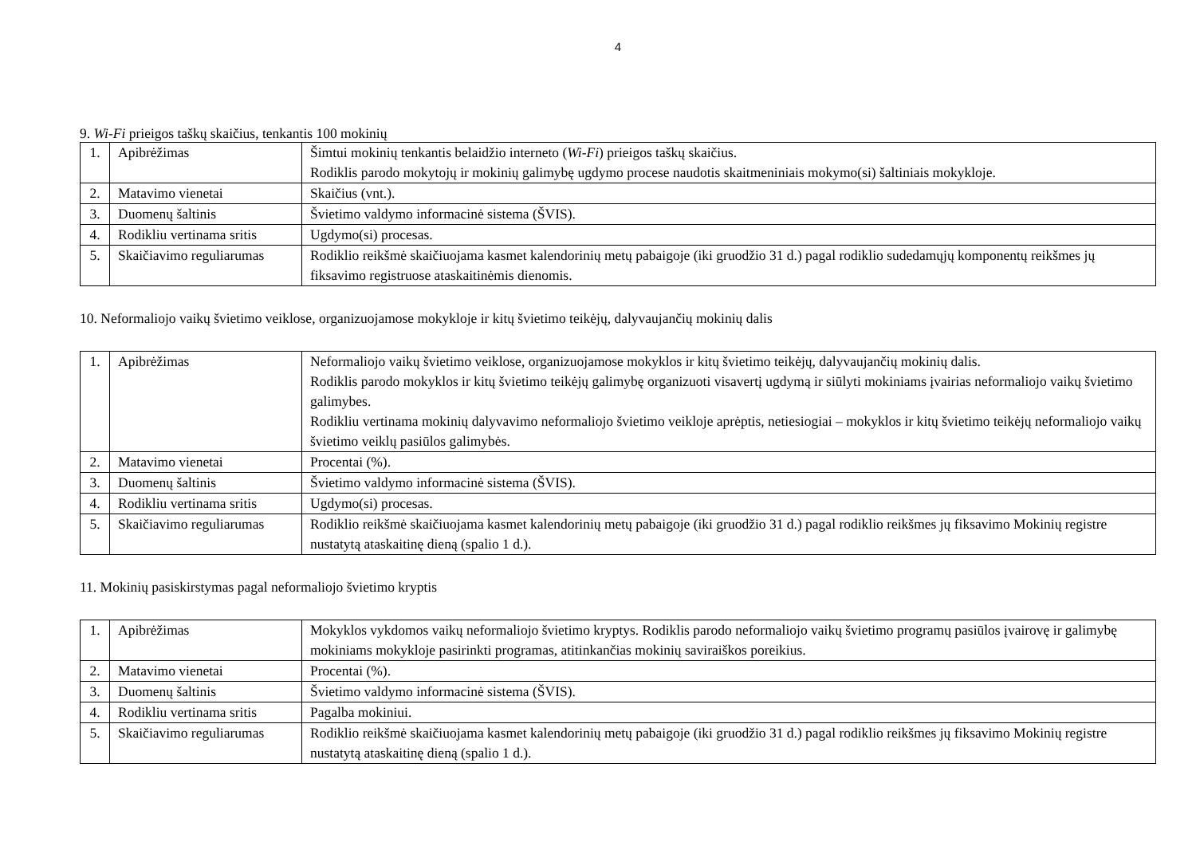4
9. Wi-Fi prieigos taškų skaičius, tenkantis 100 mokinių
| 1. | Apibrėžimas | Šimtui mokinių tenkantis belaidžio interneto ( Wi-Fi ) prieigos taškų skaičius. Rodiklis parodo mokytojų ir mokinių galimybę ugdymo procese naudotis skaitmeniniais mokymo(si) šaltiniais mokykloje. |
| 2. | Matavimo vienetai | Skaičius (vnt.). |
| 3. | Duomenų šaltinis | Švietimo valdymo informacinė sistema (ŠVIS). |
| 4. | Rodikliu vertinama sritis | Ugdymo(si) procesas. |
| 5. | Skaičiavimo reguliarumas | Rodiklio reikšmė skaičiuojama kasmet kalendorinių metų pabaigoje (iki gruodžio 31 d.) pagal rodiklio sudedamųjų komponentų reikšmes jų fiksavimo registruose ataskaitinėmis dienomis. |
10. Neformaliojo vaikų švietimo veiklose, organizuojamose mokykloje ir kitų švietimo teikėjų, dalyvaujančių mokinių dalis
| 1. | Apibrėžimas | Neformaliojo vaikų švietimo veiklose, organizuojamose mokyklos ir kitų švietimo teikėjų, dalyvaujančių mokinių dalis. Rodiklis parodo mokyklos ir kitų švietimo teikėjų galimybę organizuoti visavertį ugdymą ir siūlyti mokiniams įvairias neformaliojo vaikų švietimo galimybes. Rodikliu vertinama mokinių dalyvavimo neformaliojo švietimo veikloje aprėptis, netiesiogiai – mokyklos ir kitų švietimo teikėjų neformaliojo vaikų švietimo veiklų pasiūlos galimybės. |
| 2. | Matavimo vienetai | Procentai (%). |
| 3. | Duomenų šaltinis | Švietimo valdymo informacinė sistema (ŠVIS). |
| 4. | Rodikliu vertinama sritis | Ugdymo(si) procesas. |
| 5. | Skaičiavimo reguliarumas | Rodiklio reikšmė skaičiuojama kasmet kalendorinių metų pabaigoje (iki gruodžio 31 d.) pagal rodiklio reikšmes jų fiksavimo Mokinių registre nustatytą ataskaitinę dieną (spalio 1 d.). |
11. Mokinių pasiskirstymas pagal neformaliojo švietimo kryptis
| 1. | Apibrėžimas | Mokyklos vykdomos vaikų neformaliojo švietimo kryptys. Rodiklis parodo neformaliojo vaikų švietimo programų pasiūlos įvairovę ir galimybę mokiniams mokykloje pasirinkti programas, atitinkančias mokinių saviraiškos poreikius. |
| 2. | Matavimo vienetai | Procentai (%). |
| 3. | Duomenų šaltinis | Švietimo valdymo informacinė sistema (ŠVIS). |
| 4. | Rodikliu vertinama sritis | Pagalba mokiniui. |
| 5. | Skaičiavimo reguliarumas | Rodiklio reikšmė skaičiuojama kasmet kalendorinių metų pabaigoje (iki gruodžio 31 d.) pagal rodiklio reikšmes jų fiksavimo Mokinių registre nustatytą ataskaitinę dieną (spalio 1 d.). |